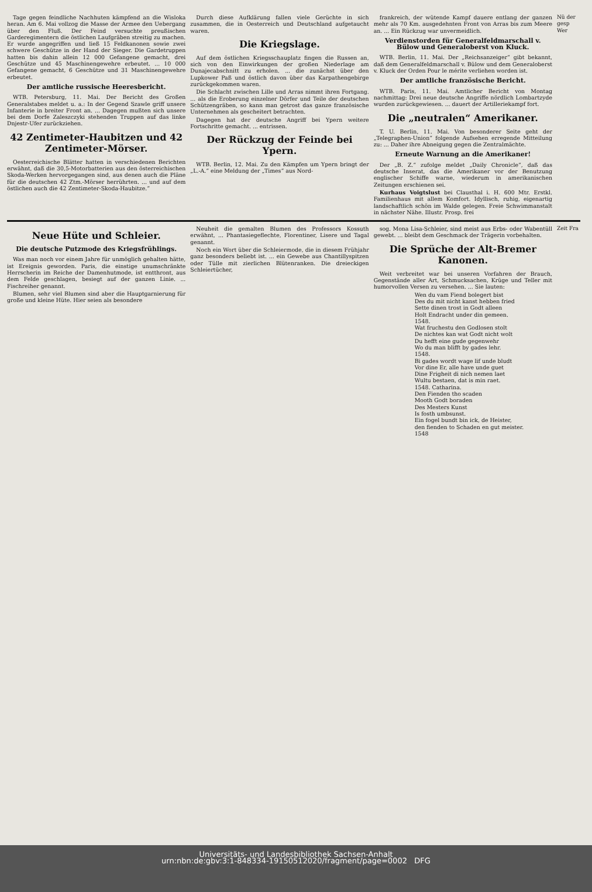Tage gegen feindliche Nachhuten kämpfend an die Wisloka heran. Am 6. Mai vollzog die Masse der Armee den Uebergang über den Fluß. Der Feind versuchte preußischen Garderegimentern die östlichen Laufgräben streitig zu machen. Er wurde angegriffen und ließ 15 Feldkanonen sowie zwei schwere Geschütze in der Hand der Sieger. Die Gardetruppen hatten bis dahin allein 12 000 Gefangene gemacht, drei Geschütze und 45 Maschinengewehre erbeutet. ... 10 000 Gefangene gemacht, 6 Geschütze und 31 Maschinengewehre erbeutet.
Der amtliche russische Heeresbericht.
WTB. Petersburg, 11. Mai. Der Bericht des Großen Generalstabes meldet u. a.: In der Gegend Szawle griff unsere Infanterie in breiter Front an. ... Dagegen mußten sich unsere bei dem Dorfe Zaleszczyki stehenden Truppen auf das linke Dnjestr-Ufer zurückziehen.
42 Zentimeter-Haubitzen und 42 Zentimeter-Mörser.
Oesterreichische Blätter hatten in verschiedenen Berichten erwähnt, daß die 30,5-Motorbatterien aus den österreichischen Skoda-Werken hervorgegangen sind, aus denen auch die Pläne für die deutschen 42 Ztm.-Mörser herrührten. ... und auf dem östlichen auch die 42 Zentimeter-Skoda-Haubitze.“
Durch diese Aufklärung fallen viele Gerüchte in sich zusammen, die in Oesterreich und Deutschland aufgetaucht waren.
Die Kriegslage.
Auf dem östlichen Kriegsschauplatz fingen die Russen an, sich von den Einwirkungen der großen Niederlage am Dunajecabschnitt zu erholen. ... die zunächst über den Lupkower Paß und östlich davon über das Karpathengebirge zurückgekommen waren.
Die Schlacht zwischen Lille und Arras nimmt ihren Fortgang. ... als die Eroberung einzelner Dörfer und Teile der deutschen Schützengräben, so kann man getrost das ganze französische Unternehmen als gescheitert betrachten.
Dagegen hat der deutsche Angriff bei Ypern weitere Fortschritte gemacht. ... entrissen.
Der Rückzug der Feinde bei Ypern.
WTB. Berlin, 12. Mai. Zu den Kämpfen um Ypern bringt der „L.-A.“ eine Meldung der „Times“ aus Nord-
frankreich, der wütende Kampf dauere entlang der ganzen mehr als 70 Km. ausgedehnten Front von Arras bis zum Meere an. ... Ein Rückzug war unvermeidlich.
Verdienstorden für Generalfeldmarschall v. Bülow und Generaloberst von Kluck.
WTB. Berlin, 11. Mai. Der „Reichsanzeiger“ gibt bekannt, daß dem Generalfeldmarschall v. Bülow und dem Generaloberst v. Kluck der Orden Pour le mérite verliehen worden ist.
Der amtliche französische Bericht.
WTB. Paris, 11. Mai. Amtlicher Bericht von Montag nachmittag: Drei neue deutsche Angriffe nördlich Lombartzyde wurden zurückgewiesen. ... dauert der Artilleriekampf fort.
Die „neutralen“ Amerikaner.
T. U. Berlin, 11. Mai. Von besonderer Seite geht der „Telegraphen-Union“ folgende Aufsehen erregende Mitteilung zu: ... Daher ihre Abneigung gegen die Zentralmächte.
Erneute Warnung an die Amerikaner!
Der „B. Z.“ zufolge meldet „Daily Chronicle“, daß das deutsche Inserat, das die Amerikaner vor der Benutzung englischer Schiffe warne, wiederum in amerikanischen Zeitungen erschienen sei.
Kurhaus Voigtslust bei Clausthal i. H. 600 Mtr. Erstkl. Familienhaus mit allem Komfort. Idyllisch, ruhig, eigenartig landschaftlich schön im Walde gelegen. Freie Schwimmanstalt in nächster Nähe. Illustr. Prosp. frei
Nü der gesp Wer
Neue Hüte und Schleier.
Die deutsche Putzmode des Kriegsfrühlings.
Was man noch vor einem Jahre für unmöglich gehalten hätte, ist Ereignis geworden. Paris, die einstige unumschränkte Herrscherin im Reiche der Damenhutmode, ist entthront, aus dem Felde geschlagen, besiegt auf der ganzen Linie. ... Fischreiher genannt.
Blumen, sehr viel Blumen sind aber die Hauptgarnierung für große und kleine Hüte. Hier seien als besondere
Neuheit die gemalten Blumen des Professors Kossuth erwähnt, ... Phantasiegeflechte, Florentiner, Lisere und Tagal genannt.
Noch ein Wort über die Schleiermode, die in diesem Frühjahr ganz besonders beliebt ist. ... ein Gewebe aus Chantillyspitzen oder Tülle mit zierlichen Blütenranken. Die dreieckigen Schleiertücher,
sog. Mona Lisa-Schleier, sind meist aus Erbs- oder Wabentüll gewebt. ... bleibt dem Geschmack der Trägerin vorbehalten.
Die Sprüche der Alt-Bremer Kanonen.
Weit verbreitet war bei unseren Vorfahren der Brauch, Gegenstände aller Art, Schmucksachen, Krüge und Teller mit humorvollen Versen zu versehen. ... Sie lauten:
Wen du vam Fiend bolegert bist
Des du mit nicht kanst hebben fried
Sette dinen trost in Godt alleen
Holt Endracht under din gemeen.
1548.
Wat fruchestu den Godlosen stolt
De nichtes kan wat Godt nicht wolt
Du hefft eine gude gegenwehr
Wo du man blifft by gades lehr.
1548.
Bi gades wordt wage lif unde bludt
Vor dine Er, alle have unde guet
Dine Frigheit di nich nemen laet
Wultu bestaen, dat is min raet.
1548. Catharina.
Den Fienden tho scaden
Mooth Godt boraden
Des Mesters Kunst
Is fosth umbsunst.
Ein fogel bundt bin ick, de Heister,
den fienden to Schaden en gut meister.
1548
Zeit Fra
Universitäts- und Landesbibliothek Sachsen-Anhalt
urn:nbn:de:gbv:3:1-848334-19150512020/fragment/page=0002 DFG